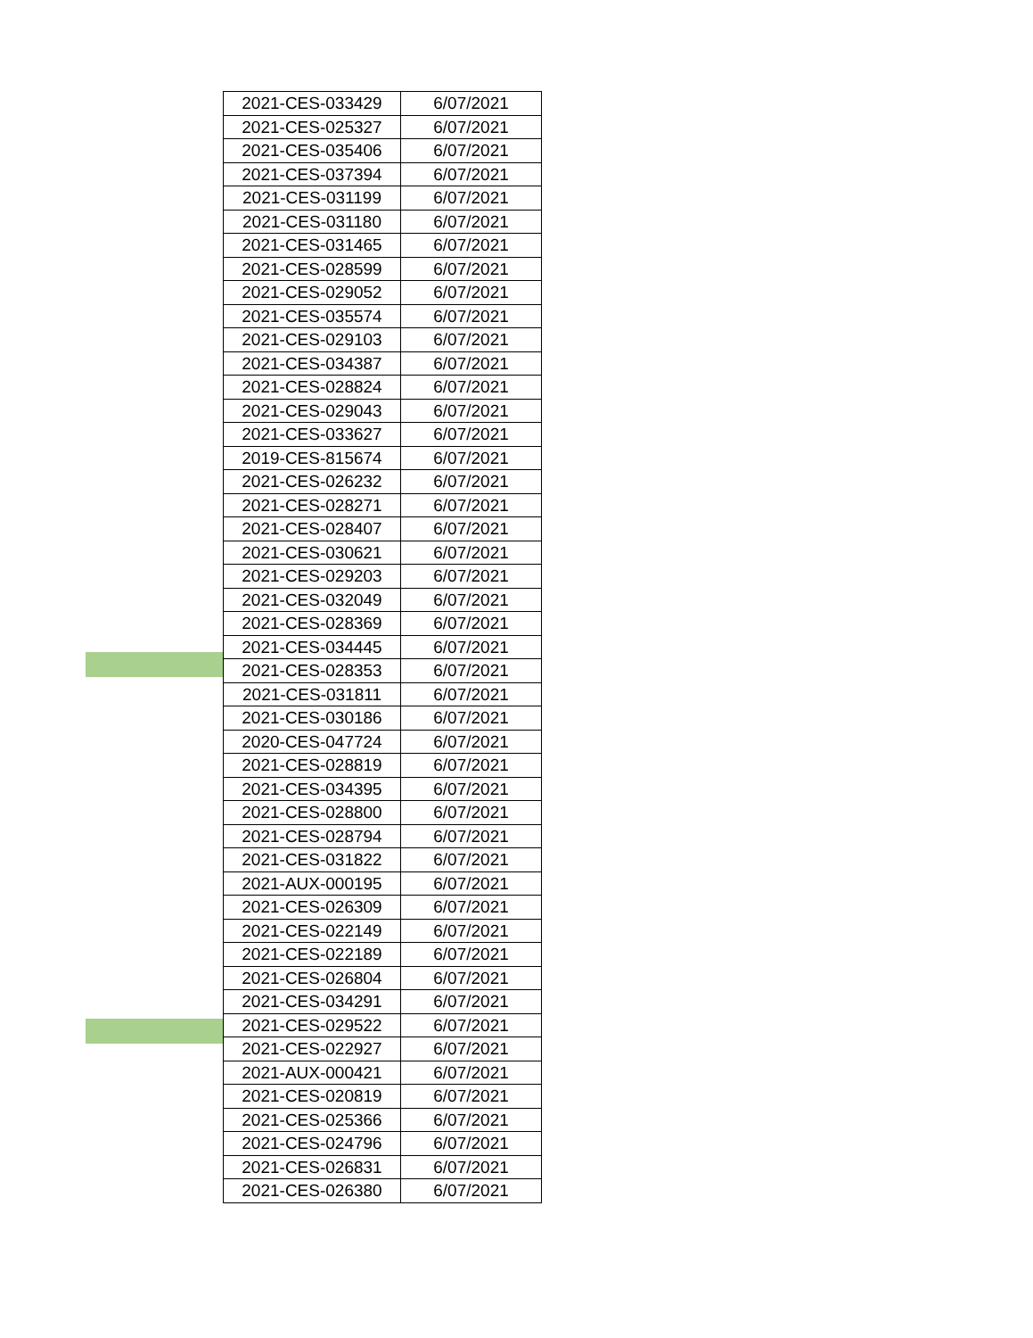| 2021-CES-033429 | 6/07/2021 |
| 2021-CES-025327 | 6/07/2021 |
| 2021-CES-035406 | 6/07/2021 |
| 2021-CES-037394 | 6/07/2021 |
| 2021-CES-031199 | 6/07/2021 |
| 2021-CES-031180 | 6/07/2021 |
| 2021-CES-031465 | 6/07/2021 |
| 2021-CES-028599 | 6/07/2021 |
| 2021-CES-029052 | 6/07/2021 |
| 2021-CES-035574 | 6/07/2021 |
| 2021-CES-029103 | 6/07/2021 |
| 2021-CES-034387 | 6/07/2021 |
| 2021-CES-028824 | 6/07/2021 |
| 2021-CES-029043 | 6/07/2021 |
| 2021-CES-033627 | 6/07/2021 |
| 2019-CES-815674 | 6/07/2021 |
| 2021-CES-026232 | 6/07/2021 |
| 2021-CES-028271 | 6/07/2021 |
| 2021-CES-028407 | 6/07/2021 |
| 2021-CES-030621 | 6/07/2021 |
| 2021-CES-029203 | 6/07/2021 |
| 2021-CES-032049 | 6/07/2021 |
| 2021-CES-028369 | 6/07/2021 |
| 2021-CES-034445 | 6/07/2021 |
| 2021-CES-028353 | 6/07/2021 |
| 2021-CES-031811 | 6/07/2021 |
| 2021-CES-030186 | 6/07/2021 |
| 2020-CES-047724 | 6/07/2021 |
| 2021-CES-028819 | 6/07/2021 |
| 2021-CES-034395 | 6/07/2021 |
| 2021-CES-028800 | 6/07/2021 |
| 2021-CES-028794 | 6/07/2021 |
| 2021-CES-031822 | 6/07/2021 |
| 2021-AUX-000195 | 6/07/2021 |
| 2021-CES-026309 | 6/07/2021 |
| 2021-CES-022149 | 6/07/2021 |
| 2021-CES-022189 | 6/07/2021 |
| 2021-CES-026804 | 6/07/2021 |
| 2021-CES-034291 | 6/07/2021 |
| 2021-CES-029522 | 6/07/2021 |
| 2021-CES-022927 | 6/07/2021 |
| 2021-AUX-000421 | 6/07/2021 |
| 2021-CES-020819 | 6/07/2021 |
| 2021-CES-025366 | 6/07/2021 |
| 2021-CES-024796 | 6/07/2021 |
| 2021-CES-026831 | 6/07/2021 |
| 2021-CES-026380 | 6/07/2021 |